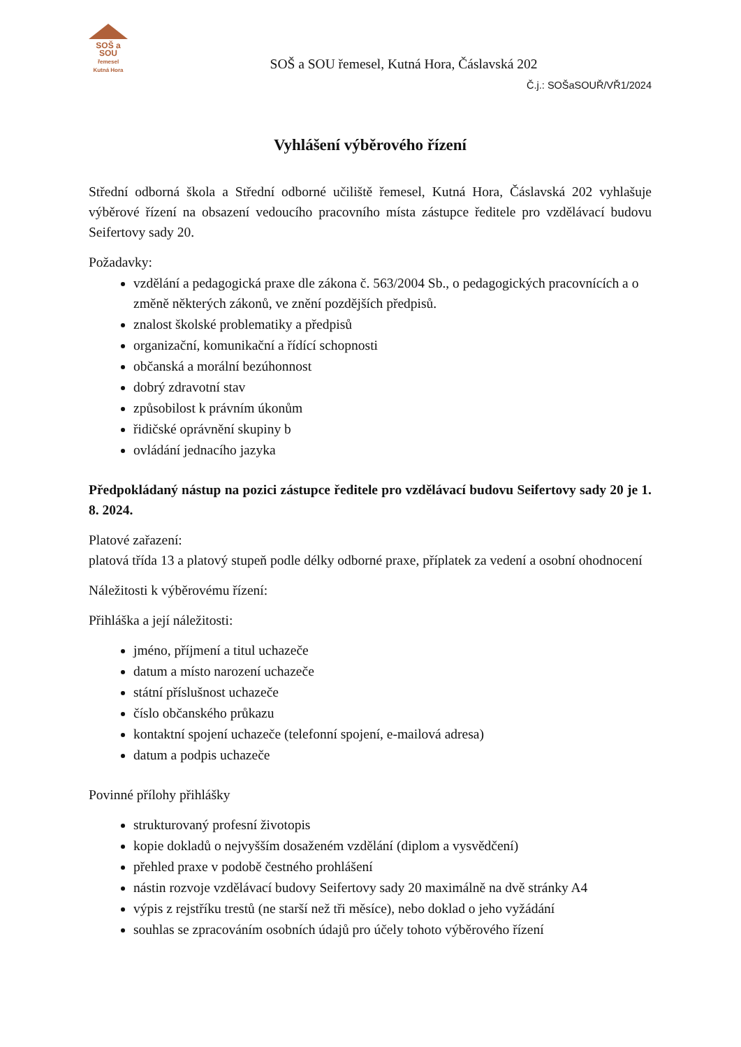SOŠ a SOU
řemesel
Kutná Hora
SOŠ a SOU řemesel, Kutná Hora, Čáslavská 202
Č.j.: SOŠaSOUŘ/VŘ1/2024
Vyhlášení výběrového řízení
Střední odborná škola a Střední odborné učiliště řemesel, Kutná Hora, Čáslavská 202 vyhlašuje výběrové řízení na obsazení vedoucího pracovního místa zástupce ředitele pro vzdělávací budovu Seifertovy sady 20.
Požadavky:
vzdělání a pedagogická praxe dle zákona č. 563/2004 Sb., o pedagogických pracovnících a o změně některých zákonů, ve znění pozdějších předpisů.
znalost školské problematiky a předpisů
organizační, komunikační a řídící schopnosti
občanská a morální bezúhonnost
dobrý zdravotní stav
způsobilost k právním úkonům
řidičské oprávnění skupiny b
ovládání jednacího jazyka
Předpokládaný nástup na pozici zástupce ředitele pro vzdělávací budovu Seifertovy sady 20 je 1. 8. 2024.
Platové zařazení:
platová třída 13 a platový stupeň podle délky odborné praxe, příplatek za vedení a osobní ohodnocení
Náležitosti k výběrovému řízení:
Přihláška a její náležitosti:
jméno, příjmení a titul uchazeče
datum a místo narození uchazeče
státní příslušnost uchazeče
číslo občanského průkazu
kontaktní spojení uchazeče (telefonní spojení, e-mailová adresa)
datum a podpis uchazeče
Povinné přílohy přihlášky
strukturovaný profesní životopis
kopie dokladů o nejvyšším dosaženém vzdělání (diplom a vysvědčení)
přehled praxe v podobě čestného prohlášení
nástin rozvoje vzdělávací budovy Seifertovy sady 20 maximálně na dvě stránky A4
výpis z rejstříku trestů (ne starší než tři měsíce), nebo doklad o jeho vyžádání
souhlas se zpracováním osobních údajů pro účely tohoto výběrového řízení